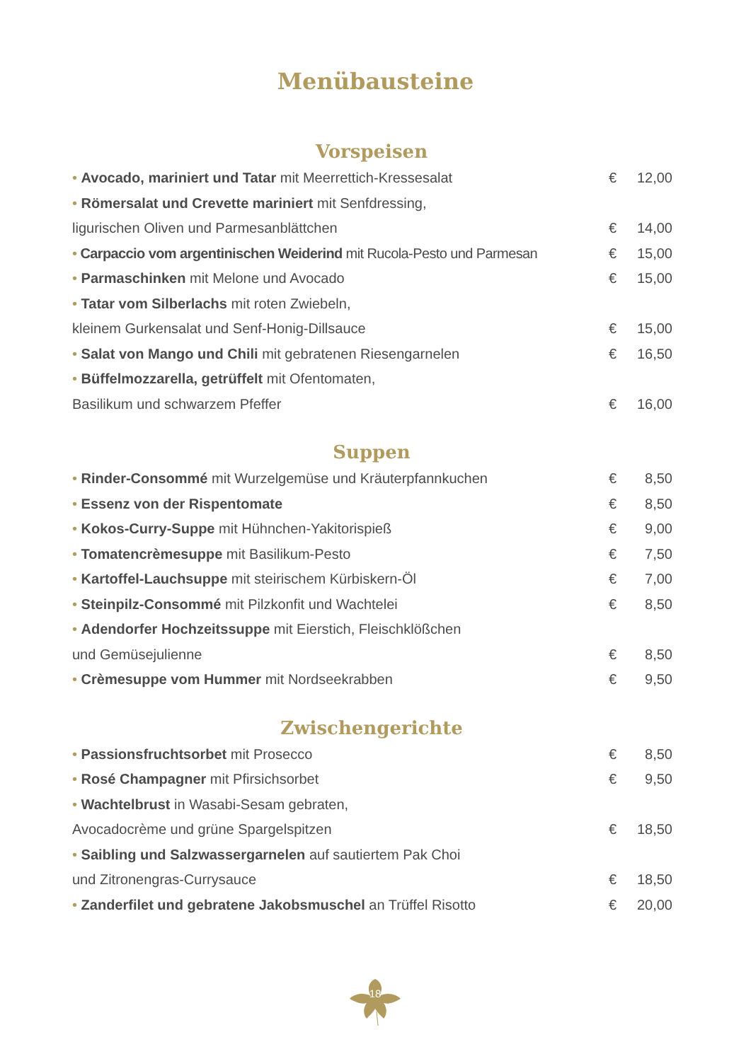Menübausteine
Vorspeisen
• Avocado, mariniert und Tatar mit Meerrettich-Kressesalat
€ 12,00
• Römersalat und Crevette mariniert mit Senfdressing,
ligurischen Oliven und Parmesanblättchen
€ 14,00
• Carpaccio vom argentinischen Weiderind mit Rucola-Pesto und Parmesan
€ 15,00
• Parmaschinken mit Melone und Avocado
€ 15,00
• Tatar vom Silberlachs mit roten Zwiebeln,
kleinem Gurkensalat und Senf-Honig-Dillsauce
€ 15,00
• Salat von Mango und Chili mit gebratenen Riesengarnelen
€ 16,50
• Büffelmozzarella, getrüffelt mit Ofentomaten,
Basilikum und schwarzem Pfeffer
€ 16,00
Suppen
• Rinder-Consommé mit Wurzelgemüse und Kräuterpfannkuchen
€ 8,50
• Essenz von der Rispentomate € 8,50
• Kokos-Curry-Suppe mit Hühnchen-Yakitorispieß
€ 9,00
• Tomatencrèmesuppe mit Basilikum-Pesto
€ 7,50
• Kartoffel-Lauchsuppe mit steirischem Kürbiskern-Öl
€ 7,00
• Steinpilz-Consommé mit Pilzkonfit und Wachtelei
€ 8,50
• Adendorfer Hochzeitssuppe mit Eierstich, Fleischklößchen
und Gemüsejulienne € 8,50
• Crèmesuppe vom Hummer mit Nordseekrabben
€ 9,50
Zwischengerichte
• Passionsfruchtsorbet mit Prosecco
€ 8,50
• Rosé Champagner mit Pfirsichsorbet
€ 9,50
• Wachtelbrust in Wasabi-Sesam gebraten,
Avocadocrème und grüne Spargelspitzen
€ 18,50
• Saibling und Salzwassergarnelen auf sautiertem Pak Choi
und Zitronengras-Currysauce € 18,50
• Zanderfilet und gebratene Jakobsmuschel an Trüffel Risotto
€ 20,00
18